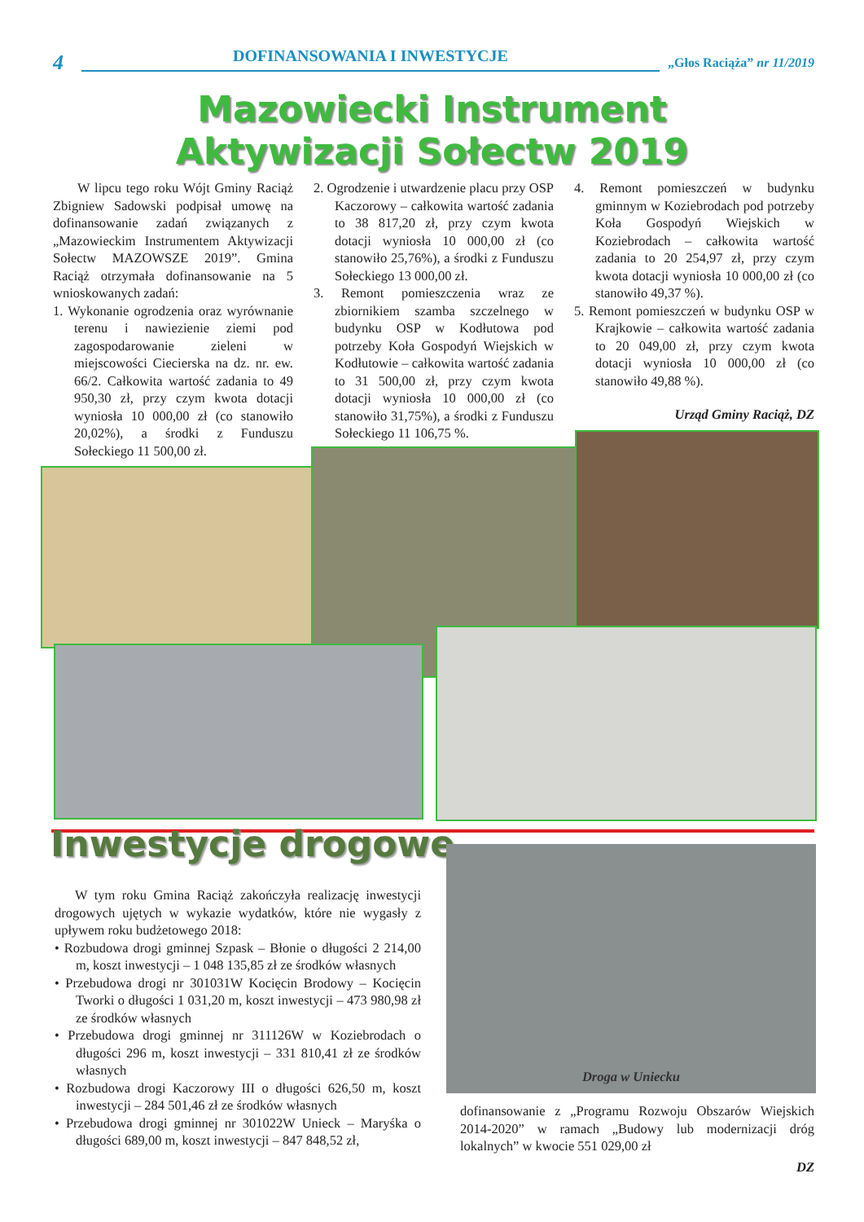4 DOFINANSOWANIA I INWESTYCJE „Głos Raciąża” nr 11/2019
Mazowiecki Instrument
Aktywizacji Sołectw 2019
W lipcu tego roku Wójt Gminy Raciąż Zbigniew Sadowski podpisał umowę na dofinansowanie zadań związanych z „Mazowieckim Instrumentem Aktywizacji Sołectw MAZOWSZE 2019”. Gmina Raciąż otrzymała dofinansowanie na 5 wnioskowanych zadań:
1. Wykonanie ogrodzenia oraz wyrównanie terenu i nawiezienie ziemi pod zagospodarowanie zieleni w miejscowości Ciecierska na dz. nr. ew. 66/2. Całkowita wartość zadania to 49 950,30 zł, przy czym kwota dotacji wyniosła 10 000,00 zł (co stanowiło 20,02%), a środki z Funduszu Sołeckiego 11 500,00 zł.
2. Ogrodzenie i utwardzenie placu przy OSP Kaczorowy – całkowita wartość zadania to 38 817,20 zł, przy czym kwota dotacji wyniosła 10 000,00 zł (co stanowiło 25,76%), a środki z Funduszu Sołeckiego 13 000,00 zł.
3. Remont pomieszczenia wraz ze zbiornikiem szamba szczelnego w budynku OSP w Kodłutowa pod potrzeby Koła Gospodyń Wiejskich w Kodłutowie – całkowita wartość zadania to 31 500,00 zł, przy czym kwota dotacji wyniosła 10 000,00 zł (co stanowiło 31,75%), a środki z Funduszu Sołeckiego 11 106,75 %.
4. Remont pomieszczeń w budynku gminnym w Koziebrodach pod potrzeby Koła Gospodyń Wiejskich w Koziebrodach – całkowita wartość zadania to 20 254,97 zł, przy czym kwota dotacji wyniosła 10 000,00 zł (co stanowiło 49,37 %).
5. Remont pomieszczeń w budynku OSP w Krajkowie – całkowita wartość zadania to 20 049,00 zł, przy czym kwota dotacji wyniosła 10 000,00 zł (co stanowiło 49,88 %).
Urząd Gminy Raciąż, DZ
Inwestycje drogowe
W tym roku Gmina Raciąż zakończyła realizację inwestycji drogowych ujętych w wykazie wydatków, które nie wygasły z upływem roku budżetowego 2018:
• Rozbudowa drogi gminnej Szpask – Błonie o długości 2 214,00 m, koszt inwestycji – 1 048 135,85 zł ze środków własnych
• Przebudowa drogi nr 301031W Kocięcin Brodowy – Kocięcin Tworki o długości 1 031,20 m, koszt inwestycji – 473 980,98 zł ze środków własnych
• Przebudowa drogi gminnej nr 311126W w Koziebrodach o długości 296 m, koszt inwestycji – 331 810,41 zł ze środków własnych
• Rozbudowa drogi Kaczorowy III o długości 626,50 m, koszt inwestycji – 284 501,46 zł ze środków własnych
• Przebudowa drogi gminnej nr 301022W Unieck – Maryśka o długości 689,00 m, koszt inwestycji – 847 848,52 zł,
Droga w Uniecku
dofinansowanie z „Programu Rozwoju Obszarów Wiejskich 2014-2020” w ramach „Budowy lub modernizacji dróg lokalnych” w kwocie 551 029,00 zł
DZ